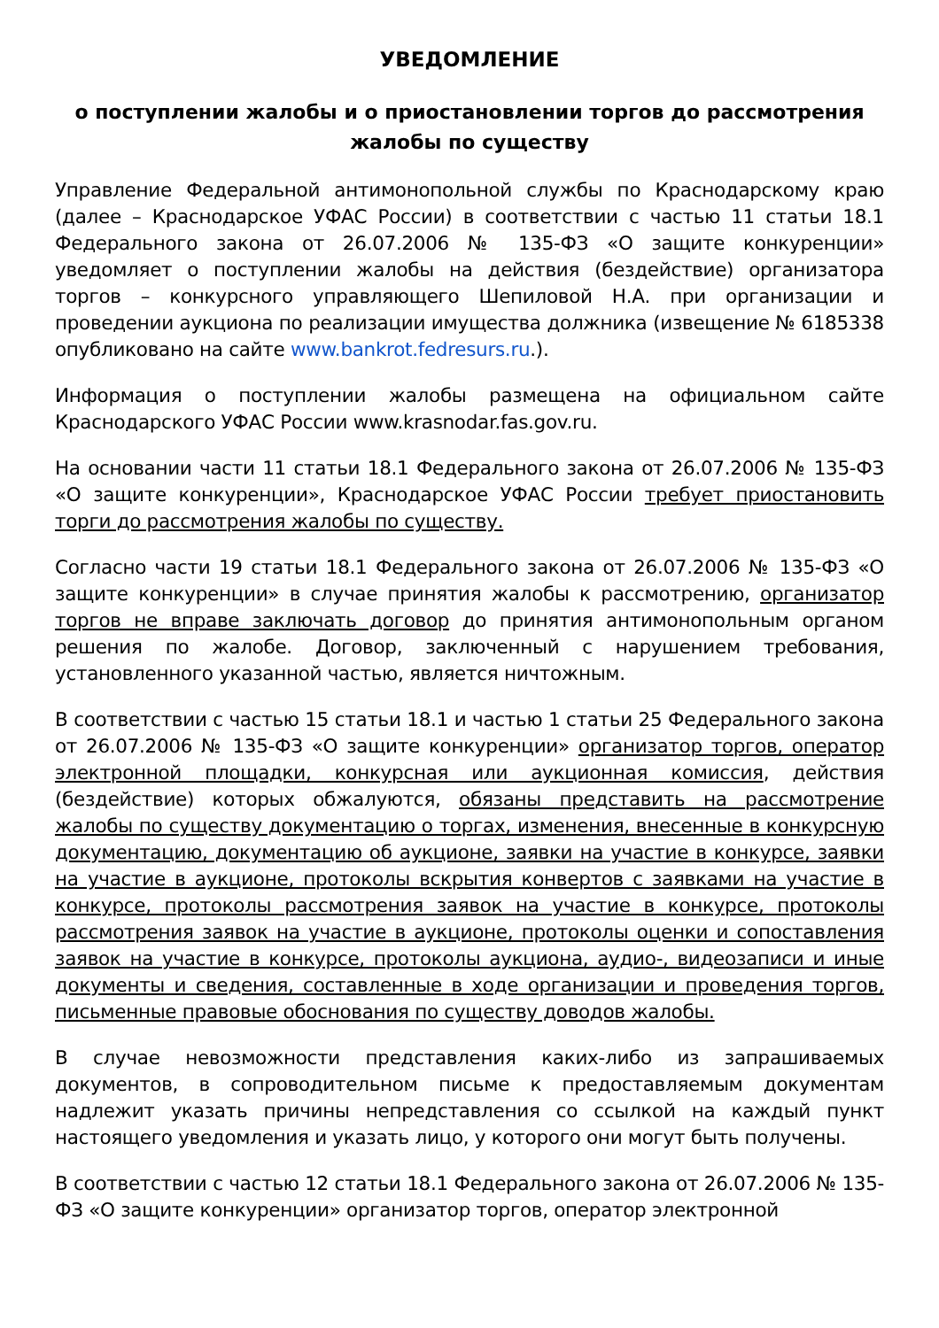УВЕДОМЛЕНИЕ
о поступлении жалобы и о приостановлении торгов до рассмотрения жалобы по существу
Управление Федеральной антимонопольной службы по Краснодарскому краю (далее – Краснодарское УФАС России) в соответствии с частью 11 статьи 18.1 Федерального закона от 26.07.2006 № 135-ФЗ «О защите конкуренции» уведомляет о поступлении жалобы на действия (бездействие) организатора торгов – конкурсного управляющего Шепиловой Н.А. при организации и проведении аукциона по реализации имущества должника (извещение № 6185338 опубликовано на сайте www.bankrot.fedresurs.ru.).
Информация о поступлении жалобы размещена на официальном сайте Краснодарского УФАС России www.krasnodar.fas.gov.ru.
На основании части 11 статьи 18.1 Федерального закона от 26.07.2006 № 135-ФЗ «О защите конкуренции», Краснодарское УФАС России требует приостановить торги до рассмотрения жалобы по существу.
Согласно части 19 статьи 18.1 Федерального закона от 26.07.2006 № 135-ФЗ «О защите конкуренции» в случае принятия жалобы к рассмотрению, организатор торгов не вправе заключать договор до принятия антимонопольным органом решения по жалобе. Договор, заключенный с нарушением требования, установленного указанной частью, является ничтожным.
В соответствии с частью 15 статьи 18.1 и частью 1 статьи 25 Федерального закона от 26.07.2006 № 135-ФЗ «О защите конкуренции» организатор торгов, оператор электронной площадки, конкурсная или аукционная комиссия, действия (бездействие) которых обжалуются, обязаны представить на рассмотрение жалобы по существу документацию о торгах, изменения, внесенные в конкурсную документацию, документацию об аукционе, заявки на участие в конкурсе, заявки на участие в аукционе, протоколы вскрытия конвертов с заявками на участие в конкурсе, протоколы рассмотрения заявок на участие в конкурсе, протоколы рассмотрения заявок на участие в аукционе, протоколы оценки и сопоставления заявок на участие в конкурсе, протоколы аукциона, аудио-, видеозаписи и иные документы и сведения, составленные в ходе организации и проведения торгов, письменные правовые обоснования по существу доводов жалобы.
В случае невозможности представления каких-либо из запрашиваемых документов, в сопроводительном письме к предоставляемым документам надлежит указать причины непредставления со ссылкой на каждый пункт настоящего уведомления и указать лицо, у которого они могут быть получены.
В соответствии с частью 12 статьи 18.1 Федерального закона от 26.07.2006 № 135-ФЗ «О защите конкуренции» организатор торгов, оператор электронной